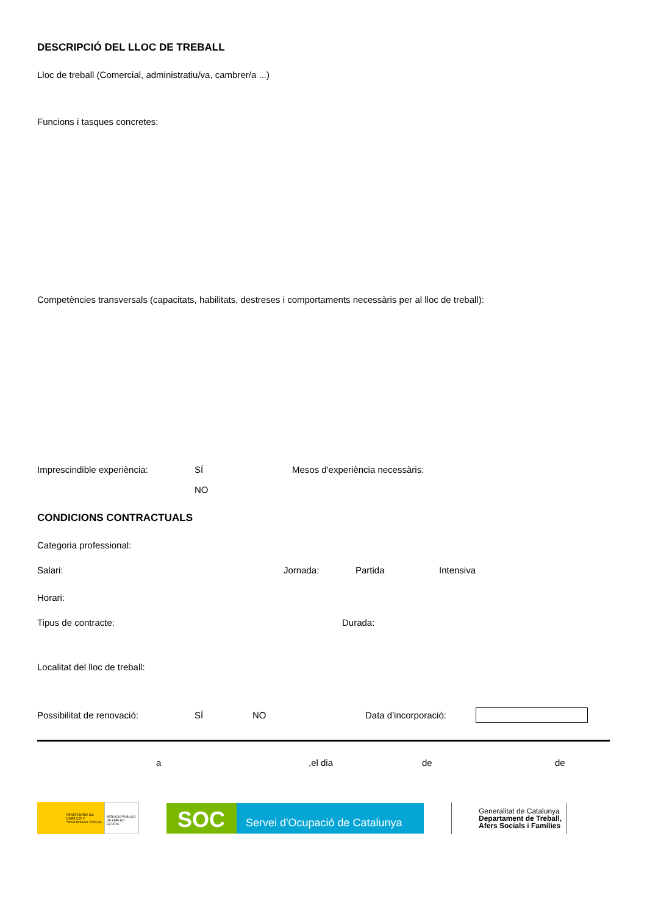DESCRIPCIÓ DEL LLOC DE TREBALL
Lloc de treball (Comercial, administratiu/va, cambrer/a ...)
Funcions i tasques concretes:
Competències transversals (capacitats, habilitats, destreses i comportaments necessàris per al lloc de treball):
Imprescindible experiència: SÍ Mesos d'experiència necessàris:
NO
CONDICIONS CONTRACTUALS
Categoria professional:
Salari: Jornada: Partida Intensiva
Horari:
Tipus de contracte: Durada:
Localitat del lloc de treball:
Possibilitat de renovació: SÍ NO Data d'incorporació:
a,el dia de de
MINISTERIO DE EMPLEO Y SEGURIDAD SOCIAL
SERVICIO PÚBLICO DE EMPLEO ESTATAL
SOC
Servei d'Ocupació de Catalunya
Generalitat de Catalunya
Departament de Treball,
Afers Socials i Famílies